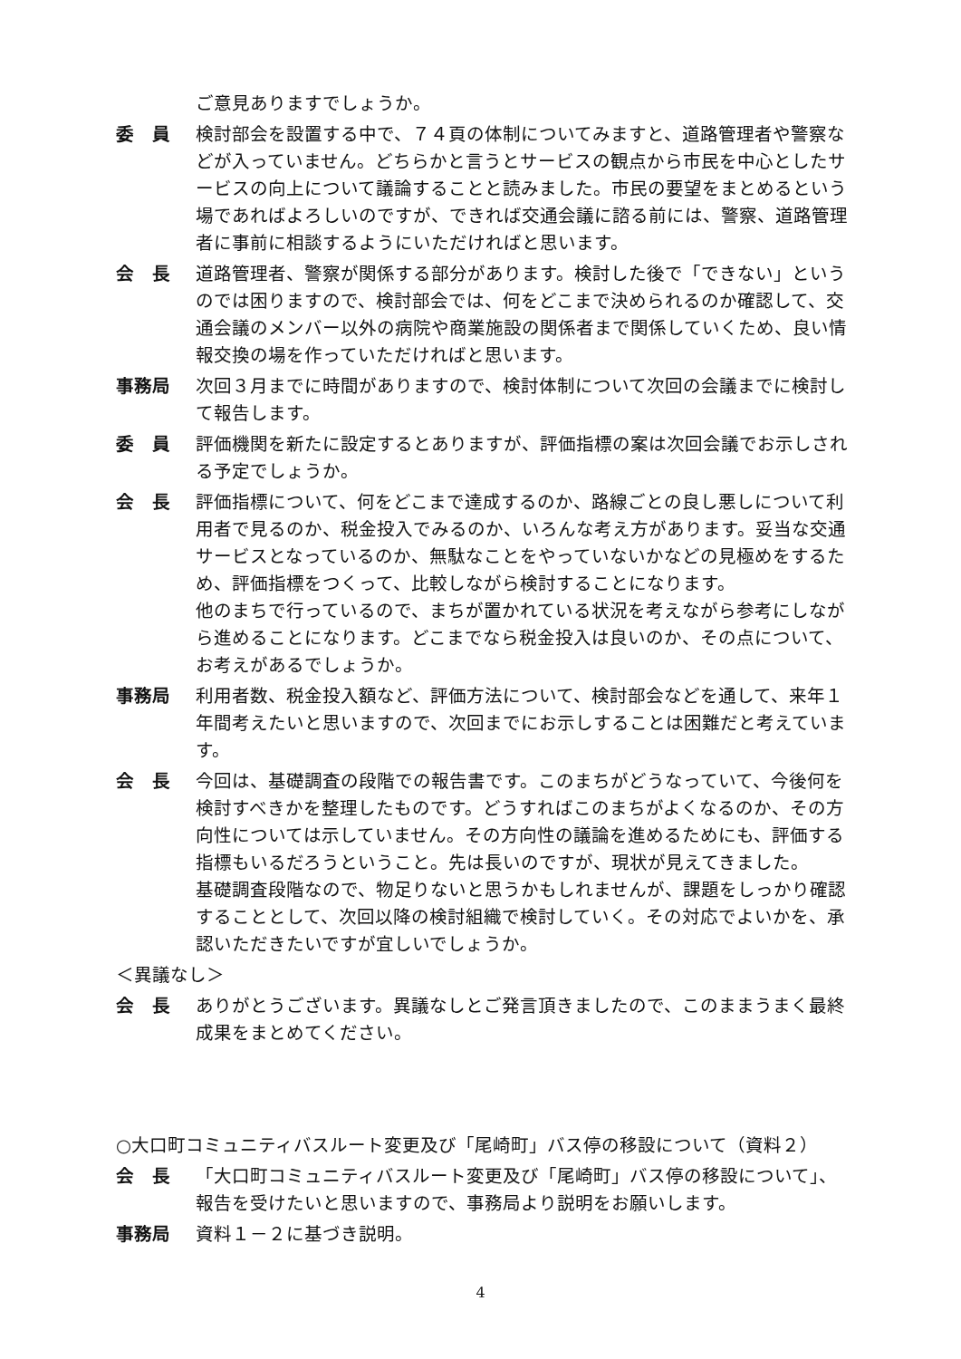ご意見ありますでしょうか。
委　員 検討部会を設置する中で、７４頁の体制についてみますと、道路管理者や警察などが入っていません。どちらかと言うとサービスの観点から市民を中心としたサービスの向上について議論することと読みました。市民の要望をまとめるという場であればよろしいのですが、できれば交通会議に諮る前には、警察、道路管理者に事前に相談するようにいただければと思います。
会　長 道路管理者、警察が関係する部分があります。検討した後で「できない」というのでは困りますので、検討部会では、何をどこまで決められるのか確認して、交通会議のメンバー以外の病院や商業施設の関係者まで関係していくため、良い情報交換の場を作っていただければと思います。
事務局 次回３月までに時間がありますので、検討体制について次回の会議までに検討して報告します。
委　員 評価機関を新たに設定するとありますが、評価指標の案は次回会議でお示しされる予定でしょうか。
会　長 評価指標について、何をどこまで達成するのか、路線ごとの良し悪しについて利用者で見るのか、税金投入でみるのか、いろんな考え方があります。妥当な交通サービスとなっているのか、無駄なことをやっていないかなどの見極めをするため、評価指標をつくって、比較しながら検討することになります。
他のまちで行っているので、まちが置かれている状況を考えながら参考にしながら進めることになります。どこまでなら税金投入は良いのか、その点について、お考えがあるでしょうか。
事務局 利用者数、税金投入額など、評価方法について、検討部会などを通して、来年１年間考えたいと思いますので、次回までにお示しすることは困難だと考えています。
会　長 今回は、基礎調査の段階での報告書です。このまちがどうなっていて、今後何を検討すべきかを整理したものです。どうすればこのまちがよくなるのか、その方向性については示していません。その方向性の議論を進めるためにも、評価する指標もいるだろうということ。先は長いのですが、現状が見えてきました。
基礎調査段階なので、物足りないと思うかもしれませんが、課題をしっかり確認することとして、次回以降の検討組織で検討していく。その対応でよいかを、承認いただきたいですが宜しいでしょうか。
＜異議なし＞
会　長 ありがとうございます。異議なしとご発言頂きましたので、このままうまく最終成果をまとめてください。
○大口町コミュニティバスルート変更及び「尾崎町」バス停の移設について（資料２）
会　長 「大口町コミュニティバスルート変更及び「尾崎町」バス停の移設について」、報告を受けたいと思いますので、事務局より説明をお願いします。
事務局 資料１－２に基づき説明。
4